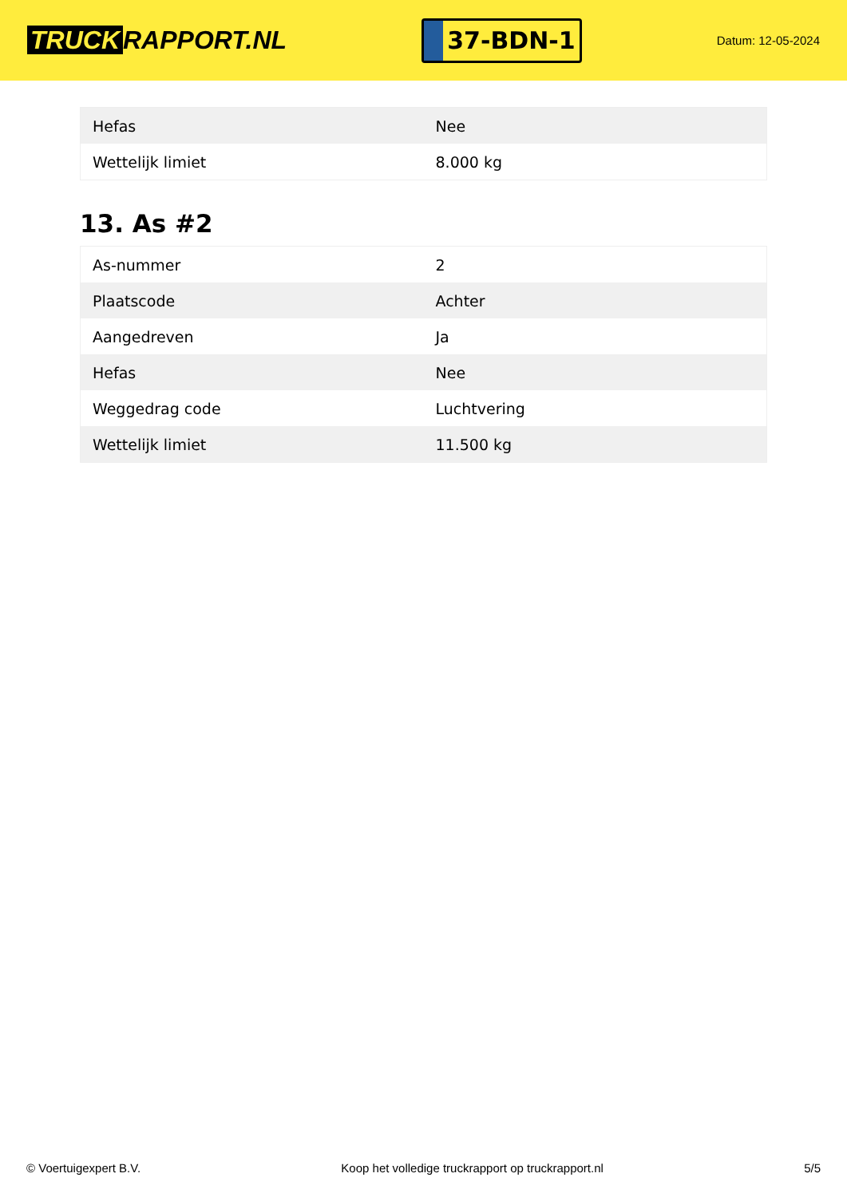TRUCK RAPPORT.NL
37-BDN-1
Datum: 12-05-2024
| Hefas | Nee |
| Wettelijk limiet | 8.000 kg |
13. As #2
| As-nummer | 2 |
| Plaatscode | Achter |
| Aangedreven | Ja |
| Hefas | Nee |
| Weggedrag code | Luchtvering |
| Wettelijk limiet | 11.500 kg |
© Voertuigexpert B.V. Koop het volledige truckrapport op truckrapport.nl 5/5